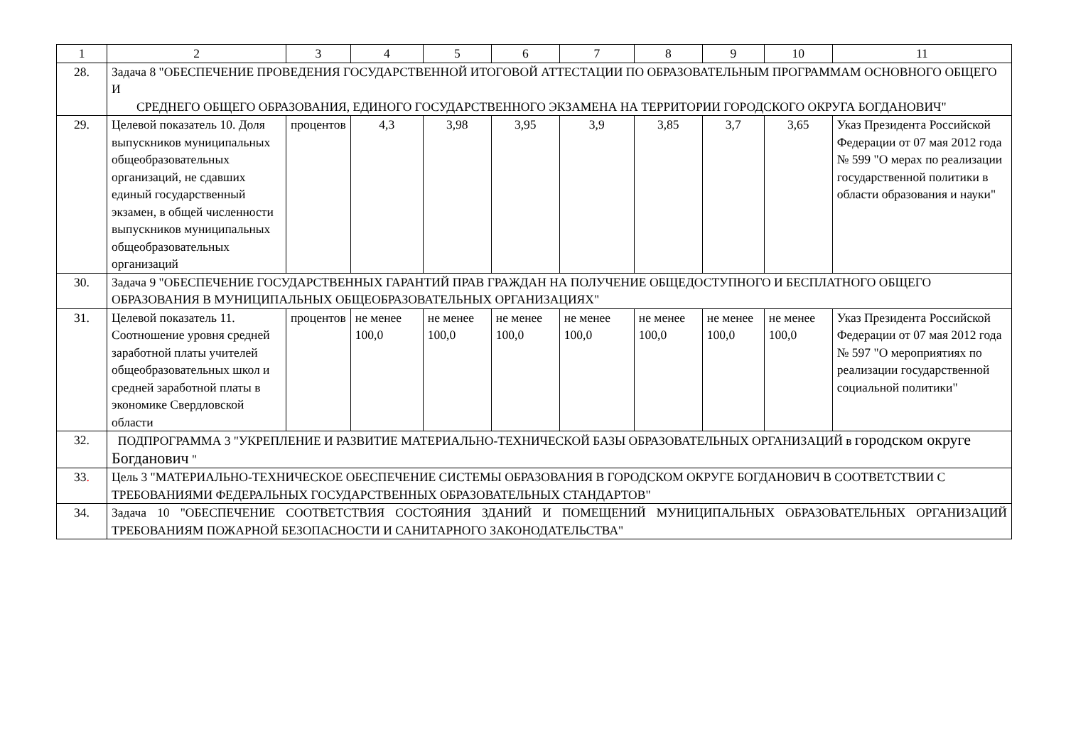| 1 | 2 | 3 | 4 | 5 | 6 | 7 | 8 | 9 | 10 | 11 |
| 28. | Задача 8 "ОБЕСПЕЧЕНИЕ ПРОВЕДЕНИЯ ГОСУДАРСТВЕННОЙ ИТОГОВОЙ АТТЕСТАЦИИ ПО ОБРАЗОВАТЕЛЬНЫМ ПРОГРАММАМ ОСНОВНОГО ОБЩЕГО И СРЕДНЕГО ОБЩЕГО ОБРАЗОВАНИЯ, ЕДИНОГО ГОСУДАРСТВЕННОГО ЭКЗАМЕНА НА ТЕРРИТОРИИ ГОРОДСКОГО ОКРУГА БОГДАНОВИЧ" | | | | | | | | | |
| 29. | Целевой показатель 10. Доля выпускников муниципальных общеобразовательных организаций, не сдавших единый государственный экзамен, в общей численности выпускников муниципальных общеобразовательных организаций | процентов | 4,3 | 3,98 | 3,95 | 3,9 | 3,85 | 3,7 | 3,65 | Указ Президента Российской Федерации от 07 мая 2012 года № 599 "О мерах по реализации государственной политики в области образования и науки" |
| 30. | Задача 9 "ОБЕСПЕЧЕНИЕ ГОСУДАРСТВЕННЫХ ГАРАНТИЙ ПРАВ ГРАЖДАН НА ПОЛУЧЕНИЕ ОБЩЕДОСТУПНОГО И БЕСПЛАТНОГО ОБЩЕГО ОБРАЗОВАНИЯ В МУНИЦИПАЛЬНЫХ ОБЩЕОБРАЗОВАТЕЛЬНЫХ ОРГАНИЗАЦИЯХ" | | | | | | | | | |
| 31. | Целевой показатель 11. Соотношение уровня средней заработной платы учителей общеобразовательных школ и средней заработной платы в экономике Свердловской области | процентов | не менее 100,0 | не менее 100,0 | не менее 100,0 | не менее 100,0 | не менее 100,0 | не менее 100,0 | не менее 100,0 | Указ Президента Российской Федерации от 07 мая 2012 года № 597 "О мероприятиях по реализации государственной социальной политики" |
| 32. | ПОДПРОГРАММА 3 "УКРЕПЛЕНИЕ И РАЗВИТИЕ МАТЕРИАЛЬНО-ТЕХНИЧЕСКОЙ БАЗЫ ОБРАЗОВАТЕЛЬНЫХ ОРГАНИЗАЦИЙ в городском округе Богданович " | | | | | | | | | |
| 33 . | Цель 3 "МАТЕРИАЛЬНО-ТЕХНИЧЕСКОЕ ОБЕСПЕЧЕНИЕ СИСТЕМЫ ОБРАЗОВАНИЯ В ГОРОДСКОМ ОКРУГЕ БОГДАНОВИЧ В СООТВЕТСТВИИ С ТРЕБОВАНИЯМИ ФЕДЕРАЛЬНЫХ ГОСУДАРСТВЕННЫХ ОБРАЗОВАТЕЛЬНЫХ СТАНДАРТОВ" | | | | | | | | | |
| 34. | Задача 10 "ОБЕСПЕЧЕНИЕ СООТВЕТСТВИЯ СОСТОЯНИЯ ЗДАНИЙ И ПОМЕЩЕНИЙ МУНИЦИПАЛЬНЫХ ОБРАЗОВАТЕЛЬНЫХ ОРГАНИЗАЦИЙ ТРЕБОВАНИЯМ ПОЖАРНОЙ БЕЗОПАСНОСТИ И САНИТАРНОГО ЗАКОНОДАТЕЛЬСТВА" | | | | | | | | | |